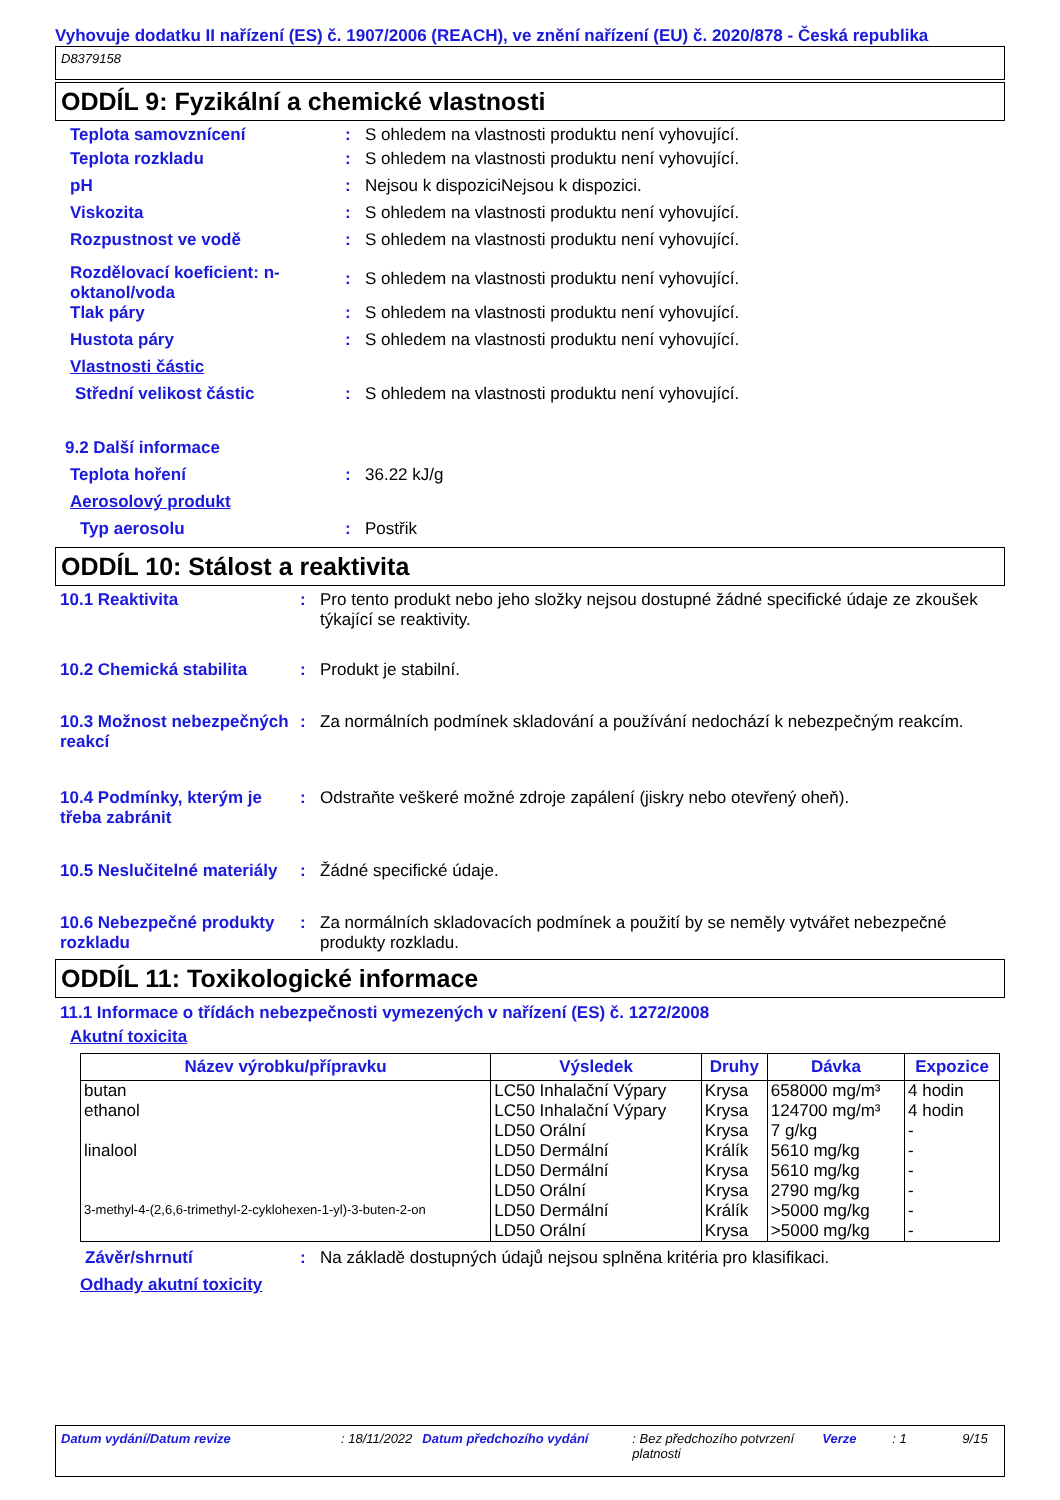Vyhovuje dodatku II nařízení (ES) č. 1907/2006 (REACH), ve znění nařízení (EU) č. 2020/878 - Česká republika
D8379158
ODDÍL 9: Fyzikální a chemické vlastnosti
Teplota samovznícení : S ohledem na vlastnosti produktu není vyhovující.
Teplota rozkladu : S ohledem na vlastnosti produktu není vyhovující.
pH : Nejsou k dispoziciNejsou k dispozici.
Viskozita : S ohledem na vlastnosti produktu není vyhovující.
Rozpustnost ve vodě : S ohledem na vlastnosti produktu není vyhovující.
Rozdělovací koeficient: n-oktanol/voda
: S ohledem na vlastnosti produktu není vyhovující.
Tlak páry : S ohledem na vlastnosti produktu není vyhovující.
Hustota páry : S ohledem na vlastnosti produktu není vyhovující.
Vlastnosti částic
Střední velikost částic : S ohledem na vlastnosti produktu není vyhovující.
9.2 Další informace
Teplota hoření : 36.22 kJ/g
Aerosolový produkt
Typ aerosolu : Postřik
ODDÍL 10: Stálost a reaktivita
10.1 Reaktivita : Pro tento produkt nebo jeho složky nejsou dostupné žádné specifické údaje ze zkoušek týkající se reaktivity.
10.2 Chemická stabilita : Produkt je stabilní.
10.3 Možnost nebezpečných reakcí
: Za normálních podmínek skladování a používání nedochází k nebezpečným reakcím.
10.4 Podmínky, kterým je třeba zabránit
: Odstraňte veškeré možné zdroje zapálení (jiskry nebo otevřený oheň).
10.5 Neslučitelné materiály
: Žádné specifické údaje.
10.6 Nebezpečné produkty rozkladu
: Za normálních skladovacích podmínek a použití by se neměly vytvářet nebezpečné produkty rozkladu.
ODDÍL 11: Toxikologické informace
11.1 Informace o třídách nebezpečnosti vymezených v nařízení (ES) č. 1272/2008
Akutní toxicita
| Název výrobku/přípravku | Výsledek | Druhy | Dávka | Expozice |
| --- | --- | --- | --- | --- |
| butan | LC50 Inhalační Výpary | Krysa | 658000 mg/m³ | 4 hodin |
| ethanol | LC50 Inhalační Výpary | Krysa | 124700 mg/m³ | 4 hodin |
| | LD50 Orální | Krysa | 7 g/kg | - |
| linalool | LD50 Dermální | Králík | 5610 mg/kg | - |
| | LD50 Dermální | Krysa | 5610 mg/kg | - |
| | LD50 Orální | Krysa | 2790 mg/kg | - |
| 3-methyl-4-(2,6,6-trimethyl-2-cyklohexen-1-yl)-3-buten-2-on | LD50 Dermální | Králík | >5000 mg/kg | - |
| | LD50 Orální | Krysa | >5000 mg/kg | - |
Závěr/shrnutí : Na základě dostupných údajů nejsou splněna kritéria pro klasifikaci.
Odhady akutní toxicity
Datum vydání/Datum revize : 18/11/2022 Datum předchozího vydání : Bez předchozího potvrzení platnosti Verze : 1 9/15